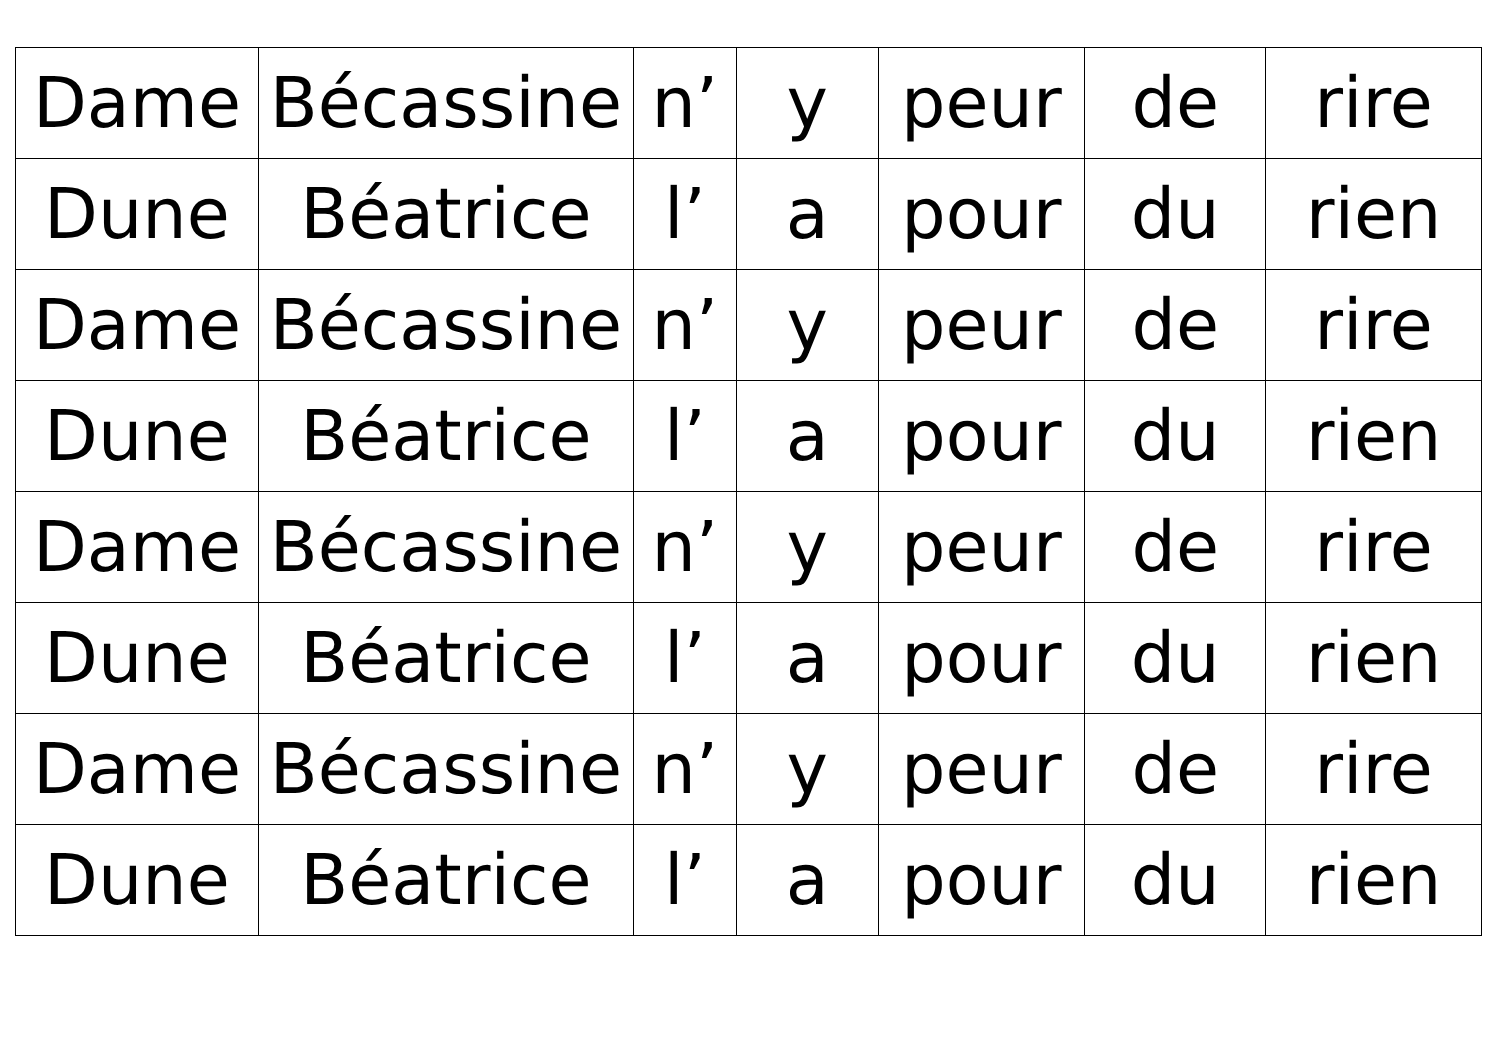| Dame | Bécassine | n’ | y | peur | de | rire |
| Dune | Béatrice | l’ | a | pour | du | rien |
| Dame | Bécassine | n’ | y | peur | de | rire |
| Dune | Béatrice | l’ | a | pour | du | rien |
| Dame | Bécassine | n’ | y | peur | de | rire |
| Dune | Béatrice | l’ | a | pour | du | rien |
| Dame | Bécassine | n’ | y | peur | de | rire |
| Dune | Béatrice | l’ | a | pour | du | rien |